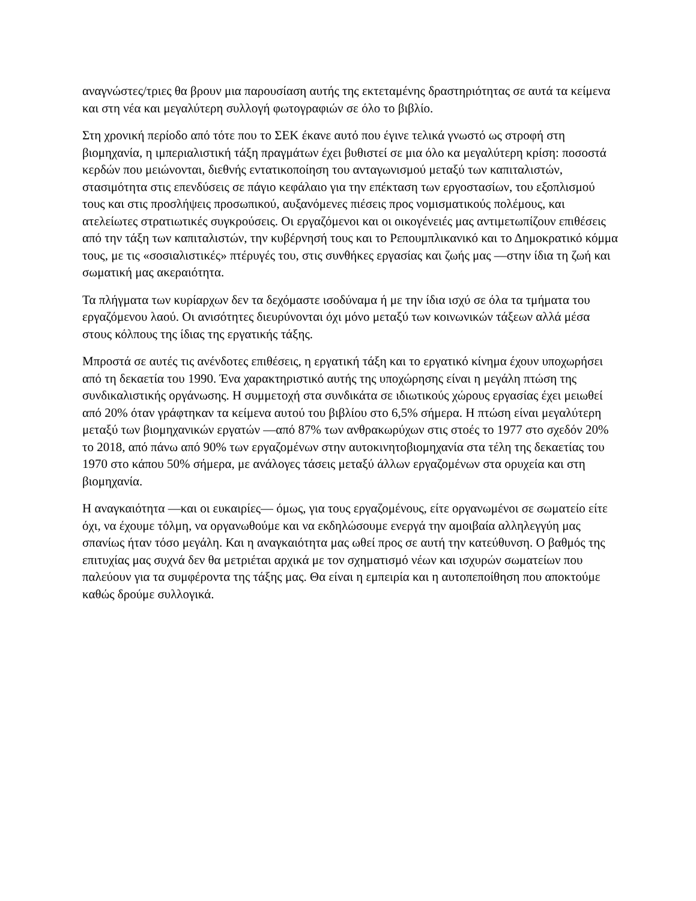αναγνώστες/τριες θα βρουν μια παρουσίαση αυτής της εκτεταμένης δραστηριότητας σε αυτά τα κείμενα και στη νέα και μεγαλύτερη συλλογή φωτογραφιών σε όλο το βιβλίο.
Στη χρονική περίοδο από τότε που το ΣΕΚ έκανε αυτό που έγινε τελικά γνωστό ως στροφή στη βιομηχανία, η ιμπεριαλιστική τάξη πραγμάτων έχει βυθιστεί σε μια όλο κα μεγαλύτερη κρίση: ποσοστά κερδών που μειώνονται, διεθνής εντατικοποίηση του ανταγωνισμού μεταξύ των καπιταλιστών, στασιμότητα στις επενδύσεις σε πάγιο κεφάλαιο για την επέκταση των εργοστασίων, του εξοπλισμού τους και στις προσλήψεις προσωπικού, αυξανόμενες πιέσεις προς νομισματικούς πολέμους, και ατελείωτες στρατιωτικές συγκρούσεις. Οι εργαζόμενοι και οι οικογένειές μας αντιμετωπίζουν επιθέσεις από την τάξη των καπιταλιστών, την κυβέρνησή τους και το Ρεπουμπλικανικό και το Δημοκρατικό κόμμα τους, με τις «σοσιαλιστικές» πτέρυγές του, στις συνθήκες εργασίας και ζωής μας —στην ίδια τη ζωή και σωματική μας ακεραιότητα.
Τα πλήγματα των κυρίαρχων δεν τα δεχόμαστε ισοδύναμα ή με την ίδια ισχύ σε όλα τα τμήματα του εργαζόμενου λαού. Οι ανισότητες διευρύνονται όχι μόνο μεταξύ των κοινωνικών τάξεων αλλά μέσα στους κόλπους της ίδιας της εργατικής τάξης.
Μπροστά σε αυτές τις ανένδοτες επιθέσεις, η εργατική τάξη και το εργατικό κίνημα έχουν υποχωρήσει από τη δεκαετία του 1990. Ένα χαρακτηριστικό αυτής της υποχώρησης είναι η μεγάλη πτώση της συνδικαλιστικής οργάνωσης. Η συμμετοχή στα συνδικάτα σε ιδιωτικούς χώρους εργασίας έχει μειωθεί από 20% όταν γράφτηκαν τα κείμενα αυτού του βιβλίου στο 6,5% σήμερα. Η πτώση είναι μεγαλύτερη μεταξύ των βιομηχανικών εργατών —από 87% των ανθρακωρύχων στις στοές το 1977 στο σχεδόν 20% το 2018, από πάνω από 90% των εργαζομένων στην αυτοκινητοβιομηχανία στα τέλη της δεκαετίας του 1970 στο κάπου 50% σήμερα, με ανάλογες τάσεις μεταξύ άλλων εργαζομένων στα ορυχεία και στη βιομηχανία.
Η αναγκαιότητα —και οι ευκαιρίες— όμως, για τους εργαζομένους, είτε οργανωμένοι σε σωματείο είτε όχι, να έχουμε τόλμη, να οργανωθούμε και να εκδηλώσουμε ενεργά την αμοιβαία αλληλεγγύη μας σπανίως ήταν τόσο μεγάλη. Και η αναγκαιότητα μας ωθεί προς σε αυτή την κατεύθυνση. Ο βαθμός της επιτυχίας μας συχνά δεν θα μετριέται αρχικά με τον σχηματισμό νέων και ισχυρών σωματείων που παλεύουν για τα συμφέροντα της τάξης μας. Θα είναι η εμπειρία και η αυτοπεποίθηση που αποκτούμε καθώς δρούμε συλλογικά.